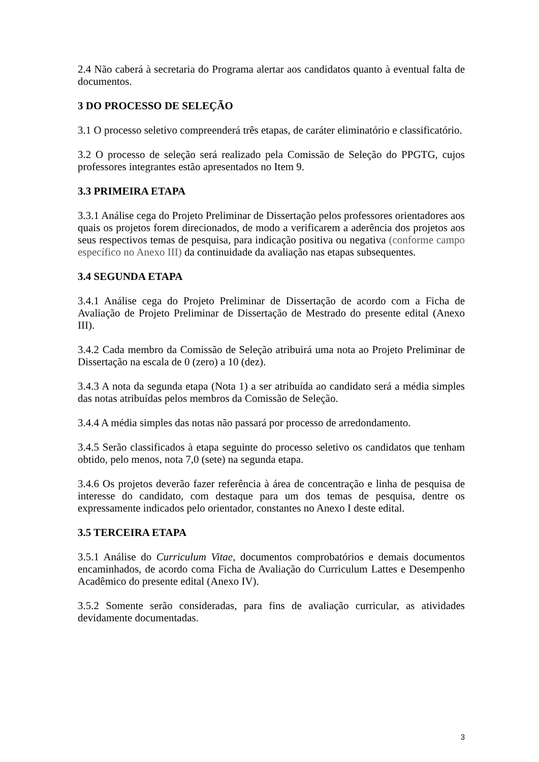2.4 Não caberá à secretaria do Programa alertar aos candidatos quanto à eventual falta de documentos.
3 DO PROCESSO DE SELEÇÃO
3.1 O processo seletivo compreenderá três etapas, de caráter eliminatório e classificatório.
3.2 O processo de seleção será realizado pela Comissão de Seleção do PPGTG, cujos professores integrantes estão apresentados no Item 9.
3.3 PRIMEIRA ETAPA
3.3.1 Análise cega do Projeto Preliminar de Dissertação pelos professores orientadores aos quais os projetos forem direcionados, de modo a verificarem a aderência dos projetos aos seus respectivos temas de pesquisa, para indicação positiva ou negativa (conforme campo específico no Anexo III) da continuidade da avaliação nas etapas subsequentes.
3.4 SEGUNDA ETAPA
3.4.1 Análise cega do Projeto Preliminar de Dissertação de acordo com a Ficha de Avaliação de Projeto Preliminar de Dissertação de Mestrado do presente edital (Anexo III).
3.4.2 Cada membro da Comissão de Seleção atribuirá uma nota ao Projeto Preliminar de Dissertação na escala de 0 (zero) a 10 (dez).
3.4.3 A nota da segunda etapa (Nota 1) a ser atribuída ao candidato será a média simples das notas atribuídas pelos membros da Comissão de Seleção.
3.4.4 A média simples das notas não passará por processo de arredondamento.
3.4.5 Serão classificados à etapa seguinte do processo seletivo os candidatos que tenham obtido, pelo menos, nota 7,0 (sete) na segunda etapa.
3.4.6 Os projetos deverão fazer referência à área de concentração e linha de pesquisa de interesse do candidato, com destaque para um dos temas de pesquisa, dentre os expressamente indicados pelo orientador, constantes no Anexo I deste edital.
3.5 TERCEIRA ETAPA
3.5.1 Análise do Curriculum Vitae, documentos comprobatórios e demais documentos encaminhados, de acordo coma Ficha de Avaliação do Curriculum Lattes e Desempenho Acadêmico do presente edital (Anexo IV).
3.5.2 Somente serão consideradas, para fins de avaliação curricular, as atividades devidamente documentadas.
3